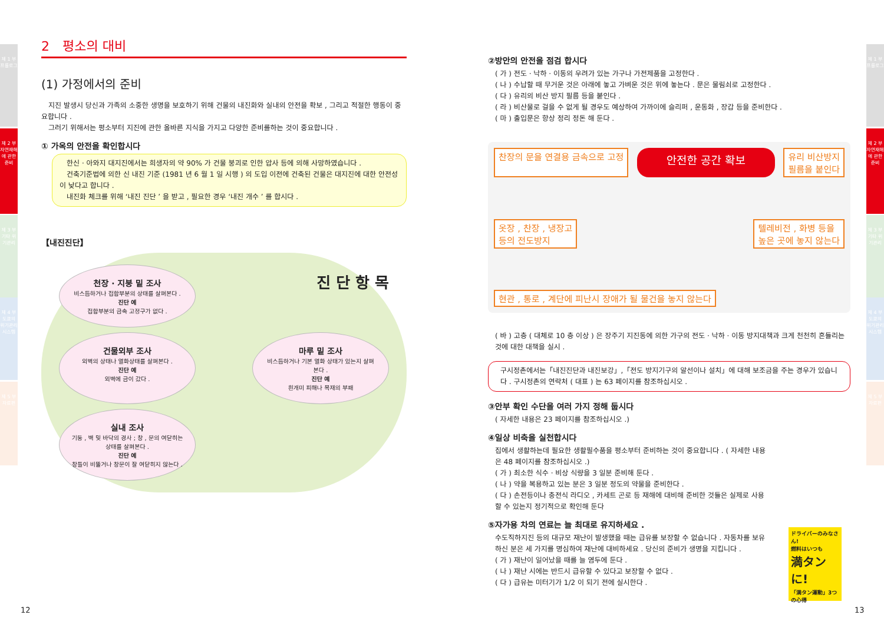제 1 부 프롤로그
제 2 부 자연재해에 관한 준비
제 3 부 기타 위기관리
제 4 부 도쿄의 위기관리 시스템
제 5 부 자료편
제 1 부 프롤로그
제 2 부 자연재해에 관한 준비
제 3 부 기타 위기관리
제 4 부 도쿄의 위기관리 시스템
제 5 부 자료편
2　평소의 대비
(1) 가정에서의 준비
　지진 발생시 당신과 가족의 소중한 생명을 보호하기 위해 건물의 내진화와 실내의 안전을 확보 , 그리고 적절한 행동이 중요합니다 .
　그러기 위해서는 평소부터 지진에 관한 올바른 지식을 가지고 다양한 준비를하는 것이 중요합니다 .
① 가옥의 안전을 확인합시다
　한신 · 아와지 대지진에서는 희생자의 약 90% 가 건물 붕괴로 인한 압사 등에 의해 사망하였습니다 .
　건축기준법에 의한 신 내진 기준 (1981 년 6 월 1 일 시행 ) 의 도입 이전에 건축된 건물은 대지진에 대한 안전성이 낮다고 합니다 .
　내진화 체크를 위해 ‘내진 진단 ’ 을 받고 , 필요한 경우 ‘내진 개수 ’ 를 합시다 .
【내진진단】
천장 · 지붕 밑 조사
비스듬하거나 접합부분의 상태를 살펴본다 .
진단 예
접합부분의 금속 고정구가 없다 .
진 단 항 목
건물외부 조사
외벽의 상태나 열화상태를 살펴본다 .
진단 예
외벽에 금이 갔다 .
마루 밑 조사
비스듬하거나 기본 열화 상태가 있는지 살펴본다 .
진단 예
흰개미 피해나 목재의 부패
실내 조사
기둥 , 벽 및 바닥의 경사 ; 창 , 문의 여닫히는 상태를 살펴본다 .
진단 예
창틀이 비뚤거나 창문이 잘 여닫히지 않는다 .
②방안의 안전을 점검 합시다
( 가 ) 전도 · 낙하 · 이동의 우려가 있는 가구나 가전제품을 고정한다 .
( 나 ) 수납할 때 무거운 것은 아래에 놓고 가벼운 것은 위에 놓는다 . 문은 물림쇠로 고정한다 .
( 다 ) 유리의 비산 방지 필름 등을 붙인다 .
( 라 ) 비산물로 걸을 수 없게 될 경우도 예상하여 가까이에 슬리퍼 , 운동화 , 장갑 등을 준비한다 .
( 마 ) 출입문은 항상 정리 정돈 해 둔다 .
찬장의 문을 연결용 금속으로 고정 안전한 공간 확보 유리 비산방지
필름을 붙인다 옷장 , 찬장 , 냉장고
등의 전도방지 텔레비전 , 화병 등을
높은 곳에 놓지 않는다 현관 , 통로 , 계단에 피난시 장애가 될 물건을 놓지 않는다
( 바 ) 고층 ( 대체로 10 층 이상 ) 은 장주기 지진동에 의한 가구의 전도 · 낙하 · 이동 방지대책과 크게 천천히 흔들리는 것에 대한 대책을 실시 .
구시정촌에서는「내진진단과 내진보강」,「전도 방지기구의 알선이나 설치」에 대해 보조금을 주는 경우가 있습니다 . 구시정촌의 연락처 ( 대표 ) 는 63 페이지를 참조하십시오 .
③안부 확인 수단을 여러 가지 정해 둡시다
( 자세한 내용은 23 페이지를 참조하십시오 .)
④일상 비축을 실천합시다
집에서 생활하는데 필요한 생활필수품을 평소부터 준비하는 것이 중요합니다 . ( 자세한 내용은 48 페이지를 참조하십시오 .)
( 가 ) 최소한 식수 · 비상 식량을 3 일분 준비해 둔다 .
( 나 ) 약을 복용하고 있는 분은 3 일분 정도의 약물을 준비한다 .
( 다 ) 손전등이나 충전식 라디오 , 카세트 곤로 등 재해에 대비해 준비한 것들은 실제로 사용할 수 있는지 정기적으로 확인해 둔다
⑤자가용 차의 연료는 늘 최대로 유지하세요 .
수도직하지진 등의 대규모 재난이 발생했을 때는 급유를 보장할 수 없습니다 . 자동차를 보유하신 분은 세 가지를 명심하여 재난에 대비하세요 . 당신의 준비가 생명을 지킵니다 .
( 가 ) 재난이 일어났을 때를 늘 염두에 둔다 .
( 나 ) 재난 시에는 반드시 급유할 수 있다고 보장할 수 없다 .
( 다 ) 급유는 미터기가 1/2 이 되기 전에 실시한다 .
ドライバーのみなさん!
燃料はいつも
満タンに!
「満タン運動」3つの心得
12 13